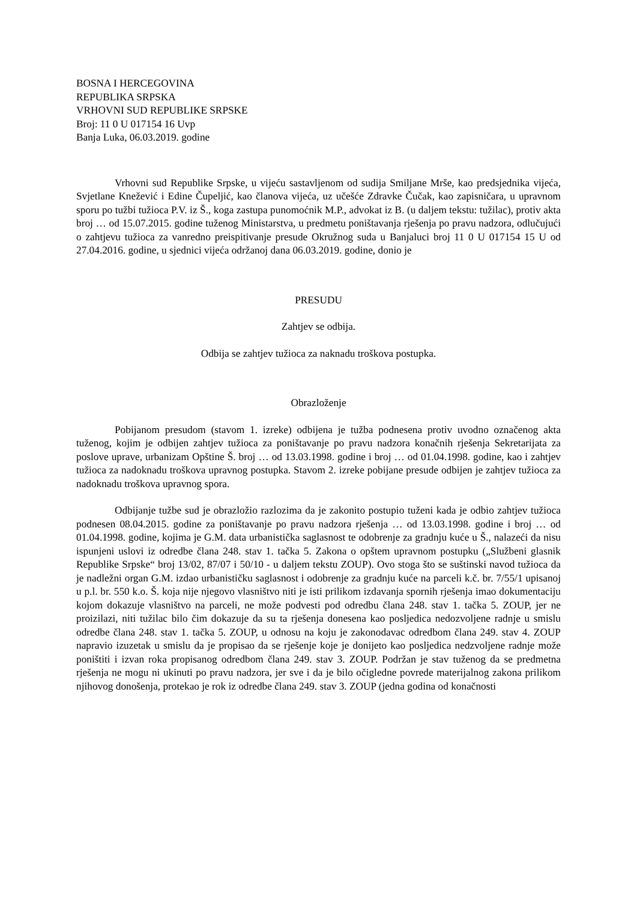BOSNA I HERCEGOVINA
REPUBLIKA SRPSKA
VRHOVNI SUD REPUBLIKE SRPSKE
Broj: 11 0 U 017154 16 Uvp
Banja Luka, 06.03.2019. godine
Vrhovni sud Republike Srpske, u vijeću sastavljenom od sudija Smiljane Mrše, kao predsjednika vijeća, Svjetlane Knežević i Edine Čupeljić, kao članova vijeća, uz učešće Zdravke Čučak, kao zapisničara, u upravnom sporu po tužbi tužioca P.V. iz Š., koga zastupa punomoćnik M.P., advokat iz B. (u daljem tekstu: tužilac), protiv akta broj … od 15.07.2015. godine tuženog Ministarstva, u predmetu poništavanja rješenja po pravu nadzora, odlučujući o zahtjevu tužioca za vanredno preispitivanje presude Okružnog suda u Banjaluci broj 11 0 U 017154 15 U od 27.04.2016. godine, u sjednici vijeća održanoj dana 06.03.2019. godine, donio je
PRESUDU
Zahtjev se odbija.
Odbija se zahtjev tužioca za naknadu troškova postupka.
Obrazloženje
Pobijanom presudom (stavom 1. izreke) odbijena je tužba podnesena protiv uvodno označenog akta tuženog, kojim je odbijen zahtjev tužioca za poništavanje po pravu nadzora konačnih rješenja Sekretarijata za poslove uprave, urbanizam Opštine Š. broj … od 13.03.1998. godine i broj … od 01.04.1998. godine, kao i zahtjev tužioca za nadoknadu troškova upravnog postupka. Stavom 2. izreke pobijane presude odbijen je zahtjev tužioca za nadoknadu troškova upravnog spora.
Odbijanje tužbe sud je obrazložio razlozima da je zakonito postupio tuženi kada je odbio zahtjev tužioca podnesen 08.04.2015. godine za poništavanje po pravu nadzora rješenja … od 13.03.1998. godine i broj … od 01.04.1998. godine, kojima je G.M. data urbanistička saglasnost te odobrenje za gradnju kuće u Š., nalazeći da nisu ispunjeni uslovi iz odredbe člana 248. stav 1. tačka 5. Zakona o opštem upravnom postupku („Službeni glasnik Republike Srpske“ broj 13/02, 87/07 i 50/10 - u daljem tekstu ZOUP). Ovo stoga što se suštinski navod tužioca da je nadležni organ G.M. izdao urbanističku saglasnost i odobrenje za gradnju kuće na parceli k.č. br. 7/55/1 upisanoj u p.l. br. 550 k.o. Š. koja nije njegovo vlasništvo niti je isti prilikom izdavanja spornih rješenja imao dokumentaciju kojom dokazuje vlasništvo na parceli, ne može podvesti pod odredbu člana 248. stav 1. tačka 5. ZOUP, jer ne proizilazi, niti tužilac bilo čim dokazuje da su ta rješenja donesena kao posljedica nedozvoljene radnje u smislu odredbe člana 248. stav 1. tačka 5. ZOUP, u odnosu na koju je zakonodavac odredbom člana 249. stav 4. ZOUP napravio izuzetak u smislu da je propisao da se rješenje koje je donijeto kao posljedica nedzvoljene radnje može poništiti i izvan roka propisanog odredbom člana 249. stav 3. ZOUP. Podržan je stav tuženog da se predmetna rješenja ne mogu ni ukinuti po pravu nadzora, jer sve i da je bilo očigledne povrede materijalnog zakona prilikom njihovog donošenja, protekao je rok iz odredbe člana 249. stav 3. ZOUP (jedna godina od konačnosti